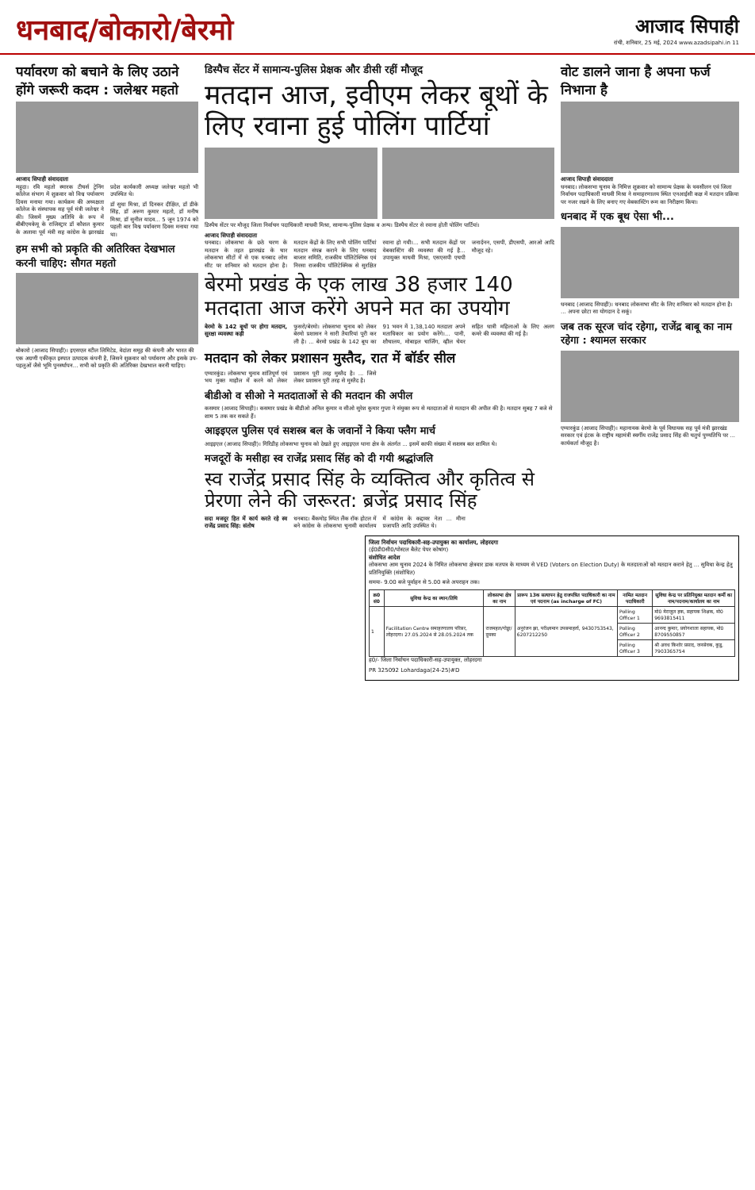धनबाद/बोकारो/बेरमो
आजाद सिपाही
रांची, शनिवार, 25 मई, 2024 www.azadsipahi.in 11
पर्यावरण को बचाने के लिए उठाने होंगे जरूरी कदम : जलेश्वर महतो
आजाद सिपाही संवाददाता
महुदा। रवि महतो स्मारक टीचर्स ट्रेनिंग कॉलेज संभाग में शुक्रवार को विश्व पर्यावरण दिवस मनाया गया। कार्यक्रम की अध्यक्षता कॉलेज के संस्थापक सह पूर्व मंत्री जलेश्वर ने की। जिसमें मुख्य अतिथि के रूप में बीबीएमकेयू के राजिस्ट्रार डॉ कौशल कुमार के अलावा पूर्व मंत्री सह कांग्रेस के झारखंड प्रदेश कार्यकारी अध्यक्ष जलेश्वर महतो भी उपस्थित थे।
डॉ सुधा मिश्रा, डॉ दिनकर दीक्षित, डॉ डीके सिंह, डॉ अरुण कुमार महतो, डॉ मनीष मिश्रा, डॉ सुनील यादव... 5 जून 1974 को पहली बार विश्व पर्यावरण दिवस मनाया गया था।
हम सभी को प्रकृति की अतिरिक्त देखभाल करनी चाहिए: सौगत महतो
बोकारो (आजाद सिपाही)। इएसएल स्टील लिमिटेड, वेदांता समूह की कंपनी और भारत की एक अग्रणी एकीकृत इस्पात उत्पादक कंपनी है, जिसने शुक्रवार को पर्यावरण और इसके उप-पहलुओं जैसे भूमि पुनर्स्थापन... सभी को प्रकृति की अतिरिक्त देखभाल करनी चाहिए।
डिस्पैच सेंटर में सामान्य-पुलिस प्रेक्षक और डीसी रहीं मौजूद
मतदान आज, इवीएम लेकर बूथों के लिए रवाना हुई पोलिंग पार्टियां
डिस्पैच सेंटर पर मौजूद जिला निर्वाचन पदाधिकारी माधवी मिश्रा, सामान्य-पुलिस प्रेक्षक व अन्य। डिस्पैच सेंटर से रवाना होती पोलिंग पार्टियां।
आजाद सिपाही संवाददाता
धनबाद। लोकसभा के छठे चरण के मतदान के तहत झारखंड के चार लोकसभा सीटों में से एक धनबाद लोस सीट पर शनिवार को मतदान होना है। मतदान केंद्रों के लिए सभी पोलिंग पार्टियां मतदान संपन्न कराने के लिए धनबाद बाजार समिति, राजकीय पॉलिटेक्निक एवं निरसा राजकीय पॉलिटेक्निक से सुरक्षित रवाना हो गयी।... सभी मतदान केंद्रों पर वेबकास्टिंग की व्यवस्था की गई है... उपायुक्त माधवी मिश्रा, एसएसपी एचपी जनार्दनन, एसपी, डीएसपी, आरओ आदि मौजूद रहे।
बेरमो प्रखंड के एक लाख 38 हजार 140 मतदाता आज करेंगे अपने मत का उपयोग
बेरमो के 142 बूथों पर होगा मतदान, सुरक्षा व्यवस्था कड़ी
फुसरो/बेरमो। लोकसभा चुनाव को लेकर बेरमो प्रशासन ने सारी तैयारियां पूरी कर ली है। ... बेरमो प्रखंड के 142 बूथ का 91 भवन में 1,38,140 मतदाता अपने मताधिकार का प्रयोग करेंगे।... पानी, शौचालय, मोबाइल चार्जिंग, व्हील चेयर सहित धात्री महिलाओं के लिए अलग कमरे की व्यवस्था की गई है।
मतदान को लेकर प्रशासन मुस्तैद, रात में बॉर्डर सील
एग्यारकुंड। लोकसभा चुनाव शांतिपूर्ण एवं भय मुक्त माहौल में करने को लेकर प्रशासन पूरी तरह मुस्तैद है। ... जिसे लेकर प्रशासन पूरी तरह से मुस्तैद है।
बीडीओ व सीओ ने मतदाताओं से की मतदान की अपील
कसमार (आजाद सिपाही)। कसमार प्रखंड के बीडीओ अनिल कुमार व सीओ सुरेश कुमार गुप्ता ने संयुक्त रूप से मतदाताओं से मतदान की अपील की है। मतदान सुबह 7 बजे से शाम 5 तक कर सकते हैं।
आइइएल पुलिस एवं सशस्त्र बल के जवानों ने किया फ्लैग मार्च
आइइएल (आजाद सिपाही)। गिरिडीह लोकसभा चुनाव को देखते हुए आइइएल थाना क्षेत्र के अंतर्गत ... इसमें काफी संख्या में सशस्त्र बल शामिल थे।
मजदूरों के मसीहा स्व राजेंद्र प्रसाद सिंह को दी गयी श्रद्धांजलि
स्व राजेंद्र प्रसाद सिंह के व्यक्तित्व और कृतित्व से प्रेरणा लेने की जरूरत: ब्रजेंद्र प्रसाद सिंह
सदा मजदूर हित में कार्य करते रहे स्व राजेंद्र प्रसाद सिंह: संतोष
धनबाद। बैंकमोड़ स्थित लैंक रॉक होटल में बने कांग्रेस के लोकसभा चुनावी कार्यालय में कांग्रेस के कद्दावर नेता ... मीना प्रजापति आदि उपस्थित थे।
वोट डालने जाना है अपना फर्ज निभाना है
आजाद सिपाही संवाददाता
धनबाद। लोकसभा चुनाव के निमित्त शुक्रवार को सामान्य प्रेक्षक के थवसीलन एवं जिला निर्वाचन पदाधिकारी माधवी मिश्रा ने समाहरणालय स्थित एनआईसी कक्ष में मतदान प्रक्रिया पर नजर रखने के लिए बनाए गए वेबकास्टिंग रूम का निरीक्षण किया।
धनबाद में एक बूथ ऐसा भी...
धनबाद (आजाद सिपाही)। धनबाद लोकसभा सीट के लिए शनिवार को मतदान होना है। ... अपना छोटा सा योगदान दे सकूं।
जब तक सूरज चांद रहेगा, राजेंद्र बाबू का नाम रहेगा : श्यामल सरकार
एग्यारकुंड (आजाद सिपाही)। महानायक बेरमो के पूर्व विधायक सह पूर्व मंत्री झारखंड सरकार एवं इंटक के राष्ट्रीय महामंत्री स्वर्गीय राजेंद्र प्रसाद सिंह की चतुर्थ पुण्यतिथि पर ... कार्यकर्ता मौजूद है।
जिला निर्वाचन पदाधिकारी-सह-उपायुक्त का कार्यालय, लोहरदगा
(ई0डी0सी0/पोस्टल बैलेट पेपर कोषांग)
संशोधित आदेश
लोकसभा आम चुनाव 2024 के निमित लोकसभा क्षेत्रवार डाक मतपत्र के माध्यम से VED (Voters on Election Duty) के मतदाताओं को मतदान कराने हेतु ... सुविधा केन्द्र हेतु प्रतिनियुक्ति (संशोधित)
समयः- 9.00 बजे पूर्वाहन से 5.00 बजे अपराहन तक।
| क्र0 सं0 | सुविधा केन्द्र का स्थान/तिथि | लोकसभा क्षेत्र का नाम | प्रारूप 13क सत्यापन हेतु राजपत्रित पदाधिकारी का नाम एवं पदनाम (as incharge of FC) | नामित मतदान पदाधिकारी | सुविधा केन्द्र पर प्रतिनियुक्त मतदान कर्मी का नाम/पदनाम/कार्यालय का नाम |
| --- | --- | --- | --- | --- | --- |
| 1 | Facilitation Centre समाहरणालय परिसर, लोहरदगा। 27.05.2024 से 28.05.2024 तक | राजमहल/गोड्डा/दुमका | अनुरंजन झा, परीक्ष्यमान उपसमाहर्ता, 9430753543, 6207212250 | Polling Officer 1 | मो0 मेराजुल हक, सहायक शिक्षक, मो0 9693815411 |
| | | | | Polling Officer 2 | आनन्द कुमार, प्रयोगशाला सहायक, मो0 8709550857 |
| | | | | Polling Officer 3 | श्री अवध किशोर प्रसाद, जनसेवक, कुडू, 7903365754 |
ह0/- जिला निर्वाचन पदाधिकारी-सह-उपायुक्त, लोहरदगा
PR 325092 Lohardaga(24-25)#D